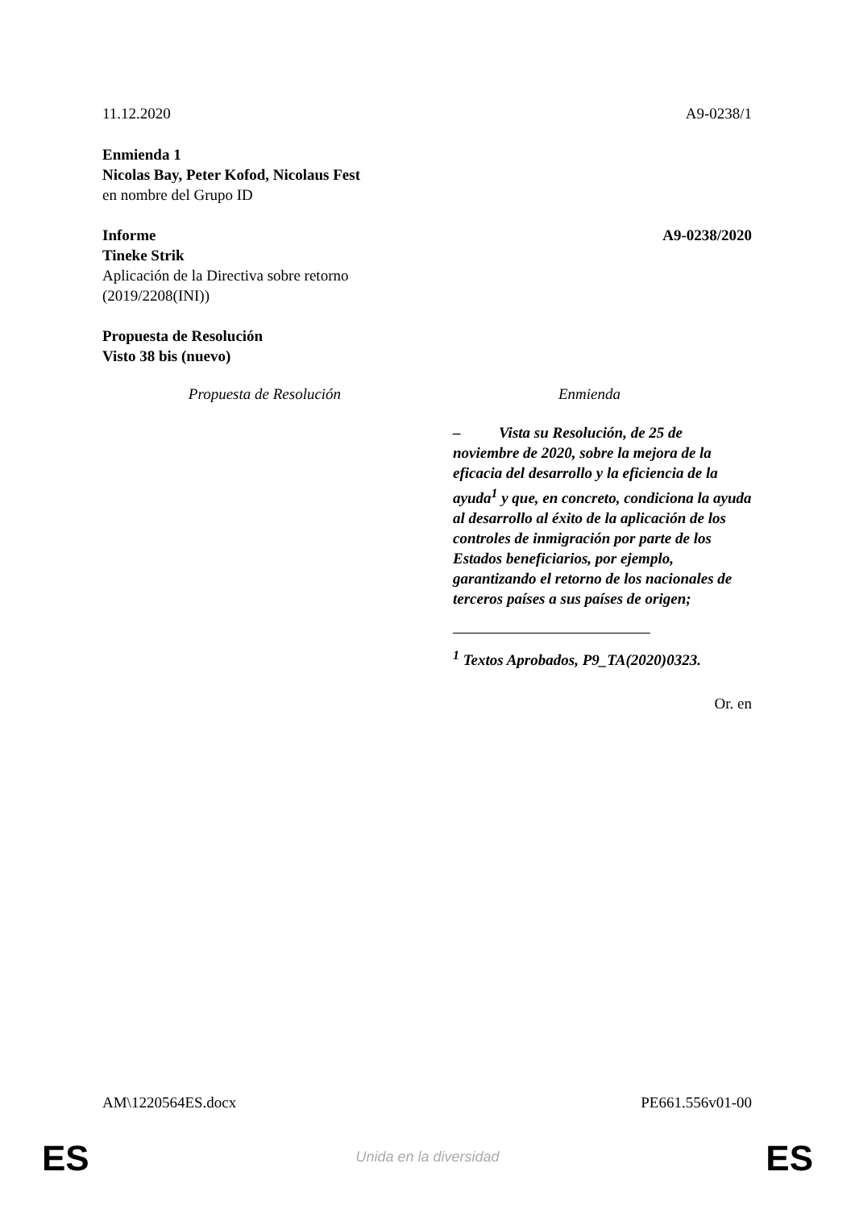11.12.2020 A9-0238/1
Enmienda 1
Nicolas Bay, Peter Kofod, Nicolaus Fest
en nombre del Grupo ID
Informe A9-0238/2020
Tineke Strik
Aplicación de la Directiva sobre retorno
(2019/2208(INI))
Propuesta de Resolución
Visto 38 bis (nuevo)
| Propuesta de Resolución | Enmienda |
| --- | --- |
| | – Vista su Resolución, de 25 de noviembre de 2020, sobre la mejora de la eficacia del desarrollo y la eficiencia de la ayuda<sup>1</sup> y que, en concreto, condiciona la ayuda al desarrollo al éxito de la aplicación de los controles de inmigración por parte de los Estados beneficiarios, por ejemplo, garantizando el retorno de los nacionales de terceros países a sus países de origen; <sup>1</sup> Textos Aprobados, P9_TA(2020)0323. |
Or. en
AM\1220564ES.docx PE661.556v01-00
ES
Unida en la diversidad ES